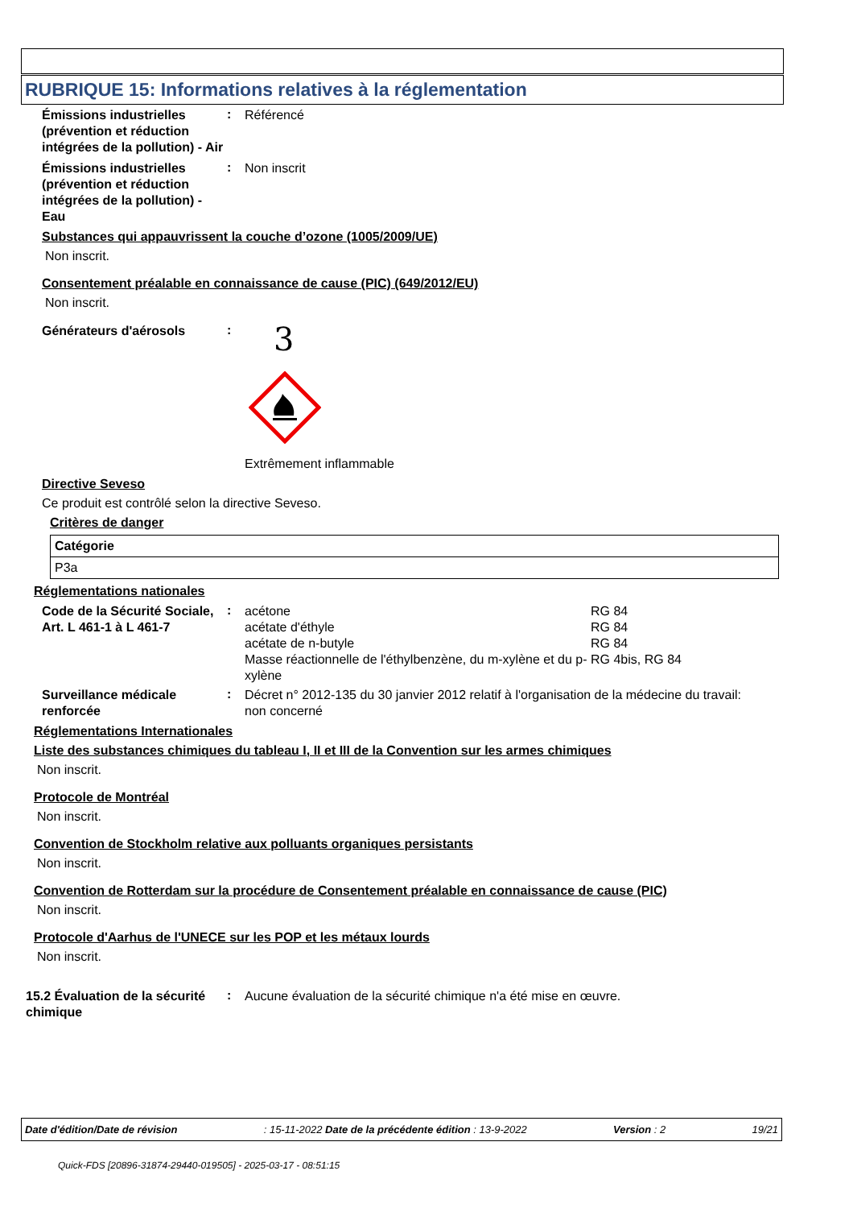RUBRIQUE 15: Informations relatives à la réglementation
Émissions industrielles (prévention et réduction intégrées de la pollution) - Air
:
Référencé
Émissions industrielles (prévention et réduction intégrées de la pollution) - Eau
:
Non inscrit
Substances qui appauvrissent la couche d’ozone (1005/2009/UE)
Non inscrit.
Consentement préalable en connaissance de cause (PIC) (649/2012/EU)
Non inscrit.
Générateurs d'aérosols
:
3
Extrêmement inflammable
Directive Seveso
Ce produit est contrôlé selon la directive Seveso.
Critères de danger
| Catégorie |
| --- |
| P3a |
Réglementations nationales
Code de la Sécurité Sociale, Art. L 461-1 à L 461-7
:
| acétone | RG 84 |
| acétate d'éthyle | RG 84 |
| acétate de n-butyle | RG 84 |
| Masse réactionnelle de l'éthylbenzène, du m-xylène et du p-xylène | RG 4bis, RG 84 |
Surveillance médicale renforcée
:
Décret n° 2012-135 du 30 janvier 2012 relatif à l'organisation de la médecine du travail: non concerné
Réglementations Internationales
Liste des substances chimiques du tableau I, II et III de la Convention sur les armes chimiques
Non inscrit.
Protocole de Montréal
Non inscrit.
Convention de Stockholm relative aux polluants organiques persistants
Non inscrit.
Convention de Rotterdam sur la procédure de Consentement préalable en connaissance de cause (PIC)
Non inscrit.
Protocole d'Aarhus de l'UNECE sur les POP et les métaux lourds
Non inscrit.
15.2 Évaluation de la sécurité chimique
:
Aucune évaluation de la sécurité chimique n'a été mise en œuvre.
Date d'édition/Date de révision: 15-11-2022 Date de la précédente édition : 13-9-2022 Version : 2 19/21
Quick-FDS [20896-31874-29440-019505] - 2025-03-17 - 08:51:15